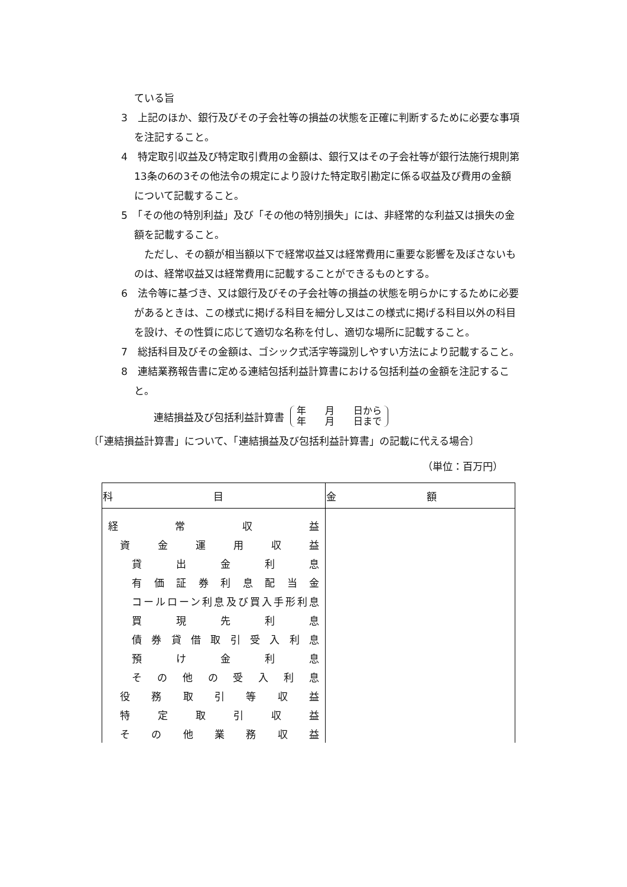ている旨
3　上記のほか、銀行及びその子会社等の損益の状態を正確に判断するために必要な事項を注記すること。
4　特定取引収益及び特定取引費用の金額は、銀行又はその子会社等が銀行法施行規則第13条の6の3その他法令の規定により設けた特定取引勘定に係る収益及び費用の金額について記載すること。
5　「その他の特別利益」及び「その他の特別損失」には、非経常的な利益又は損失の金額を記載すること。
　ただし、その額が相当額以下で経常収益又は経常費用に重要な影響を及ぼさないものは、経常収益又は経常費用に記載することができるものとする。
6　法令等に基づき、又は銀行及びその子会社等の損益の状態を明らかにするために必要があるときは、この様式に掲げる科目を細分し又はこの様式に掲げる科目以外の科目を設け、その性質に応じて適切な名称を付し、適切な場所に記載すること。
7　総括科目及びその金額は、ゴシック式活字等識別しやすい方法により記載すること。
8　連結業務報告書に定める連結包括利益計算書における包括利益の金額を注記すること。
連結損益及び包括利益計算書
年　　月　　日から
年　　月　　日まで
〔「連結損益計算書」について、「連結損益及び包括利益計算書」の記載に代える場合〕
（単位：百万円）
| 科 目 | 金 額 |
| --- | --- |
| 経 常 収 益 | |
| 資 金 運 用 収 益 | |
| 貸 出 金 利 息 | |
| 有価証券利息配当金 | |
| コールローン利息及び買入手形利息 | |
| 買 現 先 利 息 | |
| 債券貸借取引受入利息 | |
| 預 け 金 利 息 | |
| その他の受入利息 | |
| 役 務 取 引 等 収 益 | |
| 特 定 取 引 収 益 | |
| そ の 他 業 務 収 益 | |